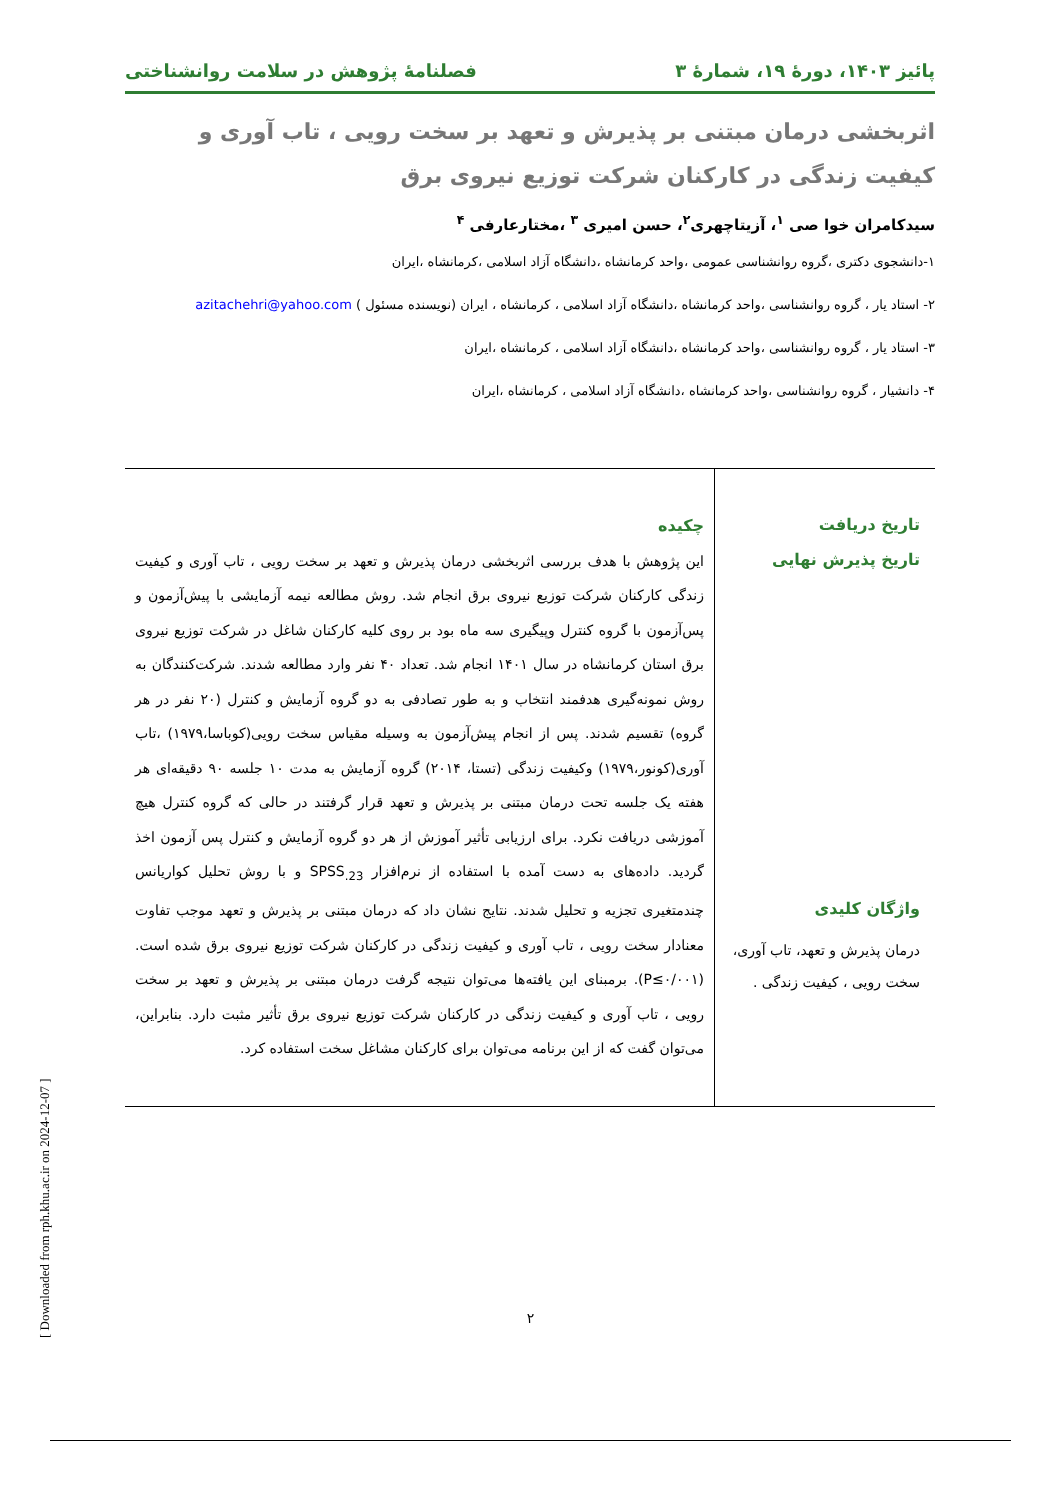پائیز ۱۴۰۳، دورهٔ ۱۹، شمارهٔ ۳ فصلنامهٔ پژوهش در سلامت روانشناختی
اثربخشی درمان مبتنی بر پذیرش و تعهد بر سخت رویی ، تاب آوری و کیفیت زندگی در کارکنان شرکت توزیع نیروی برق
سیدکامران خوا صی <sup>۱</sup>، آزیتاچهری<sup>۲</sup>، حسن امیری <sup>۳</sup> ،مختارعارفی <sup>۴</sup>
۱-دانشجوی دکتری ،گروه روانشناسی عمومی ،واحد کرمانشاه ،دانشگاه آزاد اسلامی ،کرمانشاه ،ایران
۲- استاد یار ، گروه روانشناسی ،واحد کرمانشاه ،دانشگاه آزاد اسلامی ، کرمانشاه ، ایران (نویسنده مسئول ) azitachehri@yahoo.com
۳- استاد یار ، گروه روانشناسی ،واحد کرمانشاه ،دانشگاه آزاد اسلامی ، کرمانشاه ،ایران
۴- دانشیار ، گروه روانشناسی ،واحد کرمانشاه ،دانشگاه آزاد اسلامی ، کرمانشاه ،ایران
تاریخ دریافت
تاریخ پذیرش نهایی
واژگان کلیدی
درمان پذیرش و تعهد، تاب آوری، سخت رویی ، کیفیت زندگی .
چکیده
این پژوهش با هدف بررسی اثربخشی درمان پذیرش و تعهد بر سخت رویی ، تاب آوری و کیفیت زندگی کارکنان شرکت توزیع نیروی برق انجام شد. روش مطالعه نیمه آزمایشی با پیش‌آزمون و پس‌آزمون با گروه کنترل وپیگیری سه ماه بود بر روی کلیه کارکنان شاغل در شرکت توزیع نیروی برق استان کرمانشاه در سال ۱۴۰۱ انجام شد. تعداد ۴۰ نفر وارد مطالعه شدند. شرکت‌کنندگان به روش نمونه‌گیری هدفمند انتخاب و به طور تصادفی به دو گروه آزمایش و کنترل (۲۰ نفر در هر گروه) تقسیم شدند. پس از انجام پیش‌آزمون به وسیله مقیاس سخت رویی(کوباسا،۱۹۷۹) ،تاب آوری(کونور،۱۹۷۹) وکیفیت زندگی (تستا، ۲۰۱۴) گروه آزمایش به مدت ۱۰ جلسه ۹۰ دقیقه‌ای هر هفته یک جلسه تحت درمان مبتنی بر پذیرش و تعهد قرار گرفتند در حالی که گروه کنترل هیچ آموزشی دریافت نکرد. برای ارزیابی تأثیر آموزش از هر دو گروه آزمایش و کنترل پس آزمون اخذ گردید. داده‌های به دست آمده با استفاده از نرم‌افزار SPSS<sub>.23</sub> و با روش تحلیل کواریانس چندمتغیری تجزیه و تحلیل شدند. نتایج نشان داد که درمان مبتنی بر پذیرش و تعهد موجب تفاوت معنادار سخت رویی ، تاب آوری و کیفیت زندگی در کارکنان شرکت توزیع نیروی برق شده است. (۰/۰۰۱≥P). برمبنای این یافته‌ها می‌توان نتیجه گرفت درمان مبتنی بر پذیرش و تعهد بر سخت رویی ، تاب آوری و کیفیت زندگی در کارکنان شرکت توزیع نیروی برق تأثیر مثبت دارد. بنابراین، می‌توان گفت که از این برنامه می‌توان برای کارکنان مشاغل سخت استفاده کرد.
[ Downloaded from rph.khu.ac.ir on 2024-12-07 ]
۲